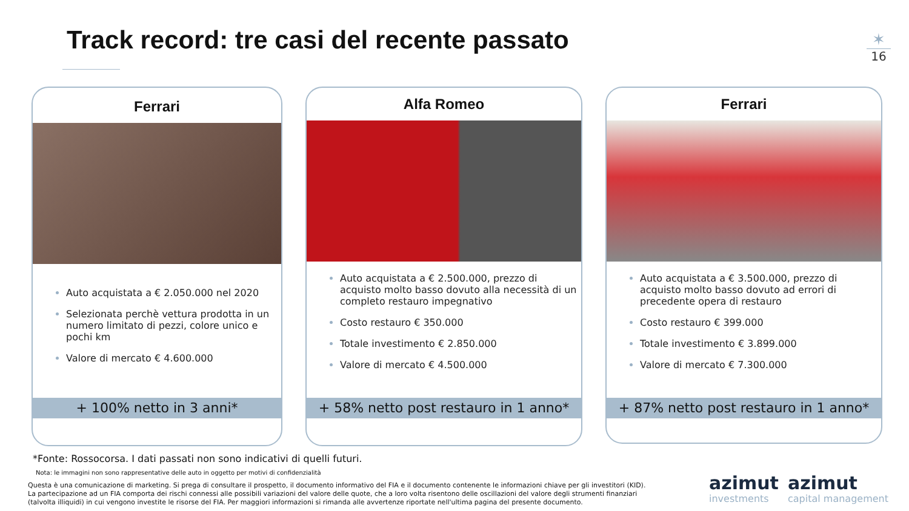Track record: tre casi del recente passato
✶
16
Ferrari
Auto acquistata a € 2.050.000 nel 2020
Selezionata perchè vettura prodotta in un numero limitato di pezzi, colore unico e pochi km
Valore di mercato € 4.600.000
+ 100% netto in 3 anni*
Alfa Romeo
Auto acquistata a € 2.500.000, prezzo di acquisto molto basso dovuto alla necessità di un completo restauro impegnativo
Costo restauro € 350.000
Totale investimento € 2.850.000
Valore di mercato € 4.500.000
+ 58% netto post restauro in 1 anno*
Ferrari
Auto acquistata a € 3.500.000, prezzo di acquisto molto basso dovuto ad errori di precedente opera di restauro
Costo restauro € 399.000
Totale investimento € 3.899.000
Valore di mercato € 7.300.000
+ 87% netto post restauro in 1 anno*
*Fonte: Rossocorsa. I dati passati non sono indicativi di quelli futuri.
Nota: le immagini non sono rappresentative delle auto in oggetto per motivi di confidenzialità
Questa è una comunicazione di marketing. Si prega di consultare il prospetto, il documento informativo del FIA e il documento contenente le informazioni chiave per gli investitori (KID). La partecipazione ad un FIA comporta dei rischi connessi alle possibili variazioni del valore delle quote, che a loro volta risentono delle oscillazioni del valore degli strumenti finanziari (talvolta illiquidi) in cui vengono investite le risorse del FIA. Per maggiori informazioni si rimanda alle avvertenze riportate nell'ultima pagina del presente documento.
azimut
investments
azimut
capital management